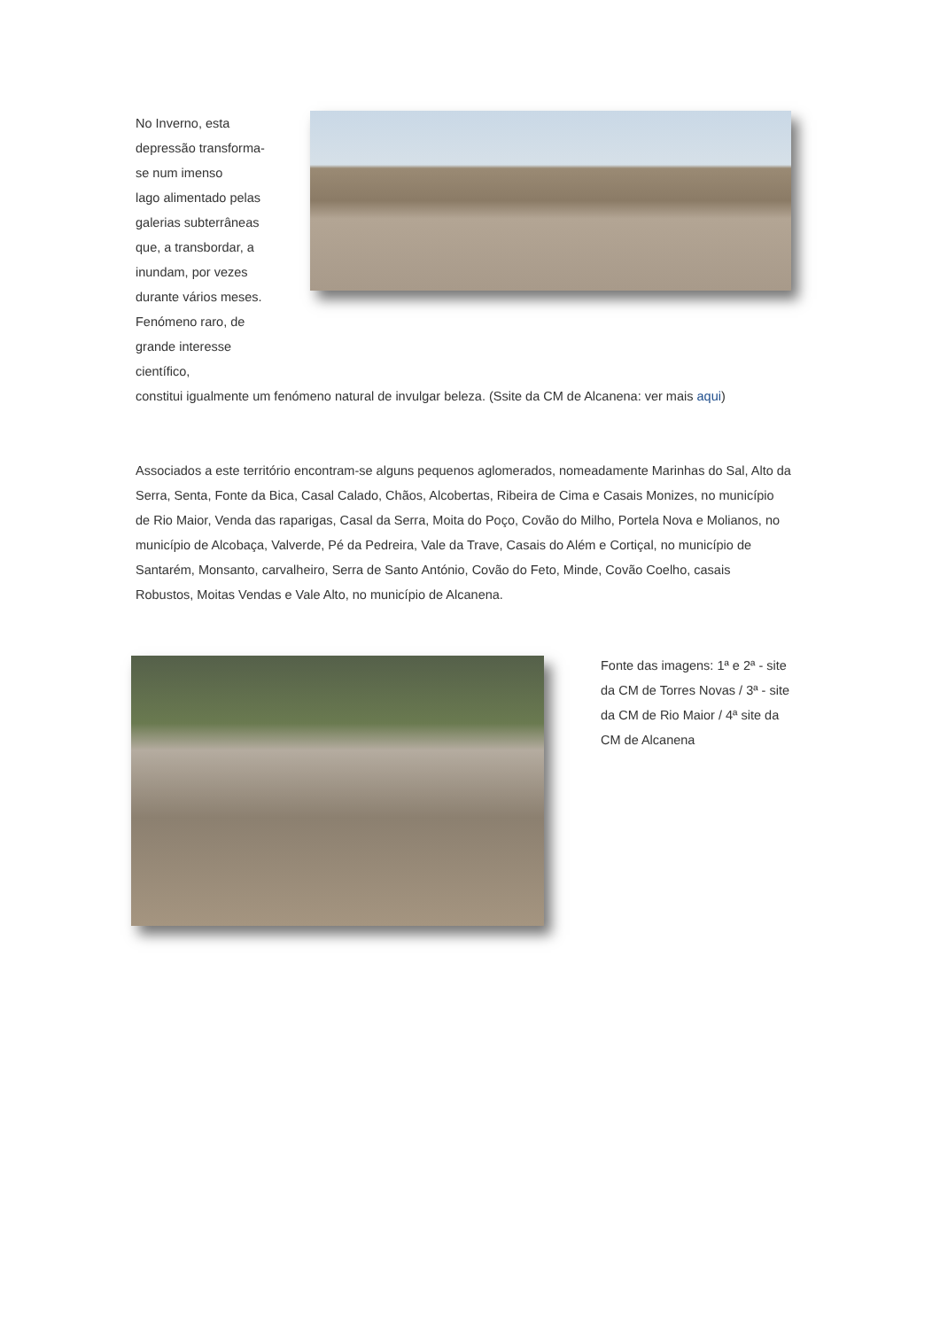No Inverno, esta
depressão transforma-
se num imenso
lago alimentado pelas
galerias subterrâneas
que, a transbordar, a
inundam, por vezes
durante vários meses.
Fenómeno raro, de
grande interesse
científico,
constitui igualmente um fenómeno natural de invulgar beleza. (Ssite da CM de Alcanena: ver mais aqui)
Associados a este território encontram-se alguns pequenos aglomerados, nomeadamente Marinhas do Sal, Alto da Serra, Senta, Fonte da Bica, Casal Calado, Chãos, Alcobertas, Ribeira de Cima e Casais Monizes, no município de Rio Maior, Venda das raparigas, Casal da Serra, Moita do Poço, Covão do Milho, Portela Nova e Molianos, no município de Alcobaça, Valverde, Pé da Pedreira, Vale da Trave, Casais do Além e Cortiçal, no município de Santarém, Monsanto, carvalheiro, Serra de Santo António, Covão do Feto, Minde, Covão Coelho, casais Robustos, Moitas Vendas e Vale Alto, no município de Alcanena.
Fonte das imagens: 1ª e 2ª - site da CM de Torres Novas / 3ª - site da CM de Rio Maior / 4ª site da CM de Alcanena